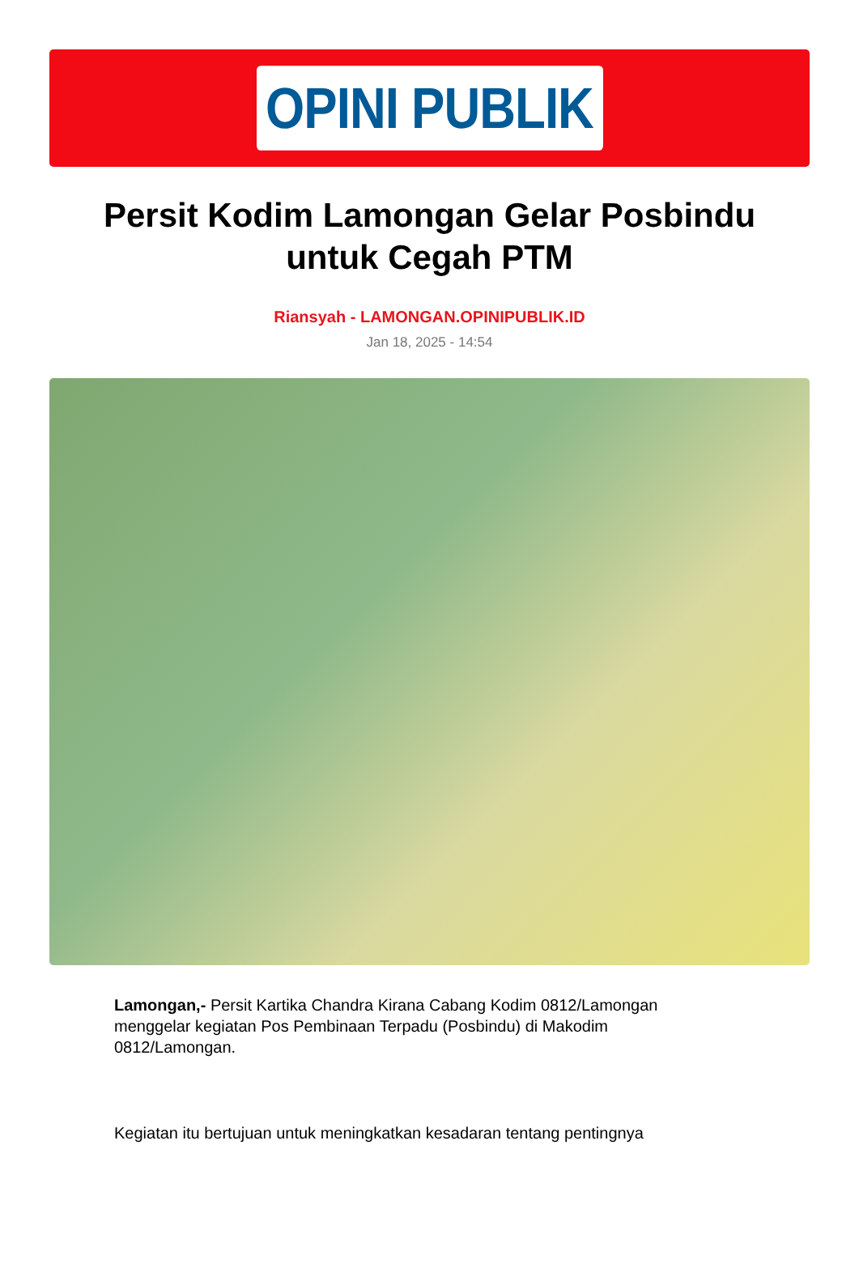OPINI PUBLIK
Persit Kodim Lamongan Gelar Posbindu untuk Cegah PTM
Riansyah - LAMONGAN.OPINIPUBLIK.ID
Jan 18, 2025 - 14:54
Lamongan,- Persit Kartika Chandra Kirana Cabang Kodim 0812/Lamongan menggelar kegiatan Pos Pembinaan Terpadu (Posbindu) di Makodim 0812/Lamongan.
Kegiatan itu bertujuan untuk meningkatkan kesadaran tentang pentingnya